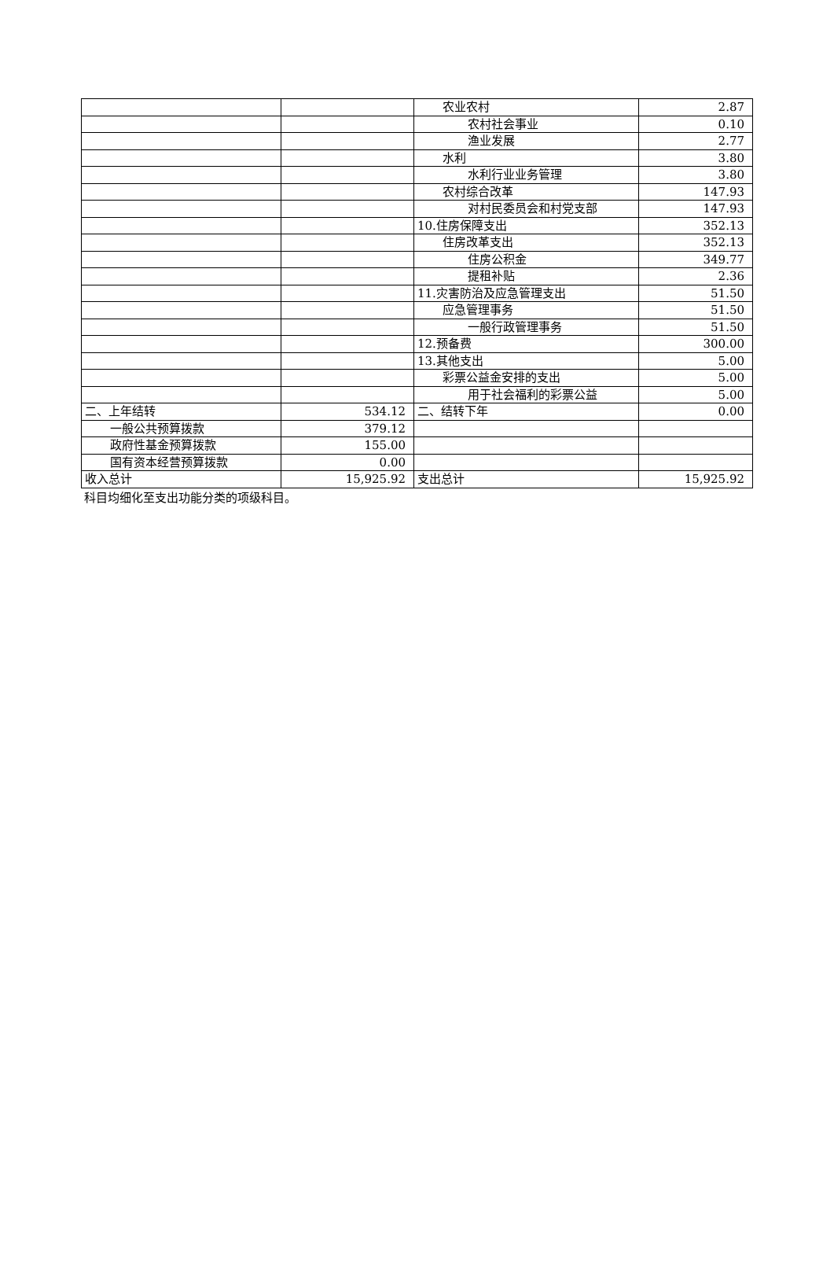| | | 农业农村 | 2.87 |
| | | 农村社会事业 | 0.10 |
| | | 渔业发展 | 2.77 |
| | | 水利 | 3.80 |
| | | 水利行业业务管理 | 3.80 |
| | | 农村综合改革 | 147.93 |
| | | 对村民委员会和村党支部 | 147.93 |
| | | 10.住房保障支出 | 352.13 |
| | | 住房改革支出 | 352.13 |
| | | 住房公积金 | 349.77 |
| | | 提租补贴 | 2.36 |
| | | 11.灾害防治及应急管理支出 | 51.50 |
| | | 应急管理事务 | 51.50 |
| | | 一般行政管理事务 | 51.50 |
| | | 12.预备费 | 300.00 |
| | | 13.其他支出 | 5.00 |
| | | 彩票公益金安排的支出 | 5.00 |
| | | 用于社会福利的彩票公益 | 5.00 |
| 二、上年结转 | 534.12 | 二、结转下年 | 0.00 |
| 一般公共预算拨款 | 379.12 | | |
| 政府性基金预算拨款 | 155.00 | | |
| 国有资本经营预算拨款 | 0.00 | | |
| 收入总计 | 15,925.92 | 支出总计 | 15,925.92 |
科目均细化至支出功能分类的项级科目。